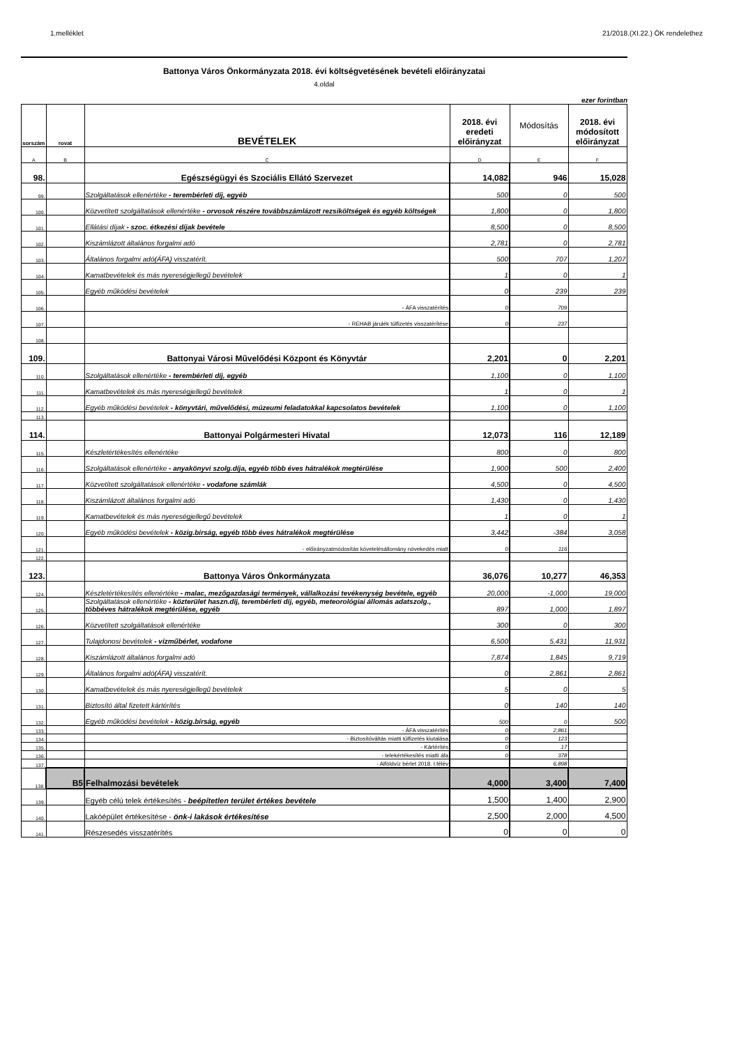1.melléklet 21/2018.(XI.22.) ÖK rendelethez
Battonya Város Önkormányzata 2018. évi költségvetésének bevételi előirányzatai
4.oldal
ezer forintban
| sorszám | rovat | BEVÉTELEK | 2018. évi eredeti előirányzat | Módosítás | 2018. évi módosított előirányzat |
| --- | --- | --- | --- | --- | --- |
| A | B | C | D | E | F |
| 98. | | Egészségügyi és Szociális Ellátó Szervezet | 14,082 | 946 | 15,028 |
| 99. | | Szolgáltatások ellenértéke - terembérleti díj, egyéb | 500 | 0 | 500 |
| 100. | | Közvetített szolgáltatások ellenértéke - orvosok részére továbbszámlázott rezsiköltségek és egyéb költségek | 1,800 | 0 | 1,800 |
| 101. | | Ellátási díjak - szoc. étkezési díjak bevétele | 8,500 | 0 | 8,500 |
| 102. | | Kiszámlázott általános forgalmi adó | 2,781 | 0 | 2,781 |
| 103. | | Általános forgalmi adó(ÁFA) visszatérít. | 500 | 707 | 1,207 |
| 104. | | Kamatbevételek és más nyereségjellegű bevételek | 1 | 0 | 1 |
| 105. | | Egyéb működési bevételek | 0 | 239 | 239 |
| 106. | | - ÁFA visszatérítés | 0 | 709 | |
| 107. | | - REHAB járulék túlfizetés visszatérítése | 0 | 237 | |
| 108. | | | | | |
| 109. | | Battonyai Városi Művelődési Központ és Könyvtár | 2,201 | 0 | 2,201 |
| 110. | | Szolgáltatások ellenértéke - terembérleti díj, egyéb | 1,100 | 0 | 1,100 |
| 111. | | Kamatbevételek és más nyereségjellegű bevételek | 1 | 0 | 1 |
| 112. | | Egyéb működési bevételek - könyvtári, művelődési, múzeumi feladatokkal kapcsolatos bevételek | 1,100 | 0 | 1,100 |
| 113. | | | | | |
| 114. | | Battonyai Polgármesteri Hivatal | 12,073 | 116 | 12,189 |
| 115. | | Készletértékesítés ellenértéke | 800 | 0 | 800 |
| 116. | | Szolgáltatások ellenértéke - anyakönyvi szolg.díja, egyéb több éves hátralékok megtérülése | 1,900 | 500 | 2,400 |
| 117. | | Közvetített szolgáltatások ellenértéke - vodafone számlák | 4,500 | 0 | 4,500 |
| 118. | | Kiszámlázott általános forgalmi adó | 1,430 | 0 | 1,430 |
| 119. | | Kamatbevételek és más nyereségjellegű bevételek | 1 | 0 | 1 |
| 120. | | Egyéb működési bevételek - közig.bírság, egyéb több éves hátralékok megtérülése | 3,442 | -384 | 3,058 |
| 121. | | - előirányzatmódosítás követelésállomány növekedés miatt | 0 | 116 | |
| 122. | | | | | |
| 123. | | Battonya Város Önkormányzata | 36,076 | 10,277 | 46,353 |
| 124. | | Készletértékesítés ellenértéke - malac, mezőgazdasági termények, vállalkozási tevékenység bevétele, egyéb | 20,000 | -1,000 | 19,000 |
| 125. | | Szolgáltatások ellenértéke - közterület haszn.díj, terembérleti díj, egyéb, meteorológiai állomás adatszolg., többéves hátralékok megtérülése, egyéb | 897 | 1,000 | 1,897 |
| 126. | | Közvetített szolgáltatások ellenértéke | 300 | 0 | 300 |
| 127. | | Tulajdonosi bevételek - vízműbérlet, vodafone | 6,500 | 5,431 | 11,931 |
| 128. | | Kiszámlázott általános forgalmi adó | 7,874 | 1,845 | 9,719 |
| 129. | | Általános forgalmi adó(ÁFA) visszatérít. | 0 | 2,861 | 2,861 |
| 130. | | Kamatbevételek és más nyereségjellegű bevételek | 5 | 0 | 5 |
| 131. | | Biztosító által fizetett kártérítés | 0 | 140 | 140 |
| 132. | | Egyéb működési bevételek - közig.bírság, egyéb | 500 | 0 | 500 |
| 133. | | - ÁFA visszatérítés | 0 | 2,861 | |
| 134. | | - Biztosítóváltás miatti túlfizetés kiutalása | 0 | 123 | |
| 135. | | - Kártérítés | 0 | 17 | |
| 136. | | - telekértékesítés miatti áfa | 0 | 378 | |
| 137. | | - Alföldvíz bérlet 2018. I.félév | | 6,898 | |
| 138. | B5 | Felhalmozási bevételek | 4,000 | 3,400 | 7,400 |
| 139. | | Egyéb célú telek értékesítés - beépítetlen terület értékes bevétele | 1,500 | 1,400 | 2,900 |
| 140. | | Lakóépület értékesítése - önk-i lakások értékesítése | 2,500 | 2,000 | 4,500 |
| 141. | | Részesedés visszatérítés | 0 | 0 | 0 |